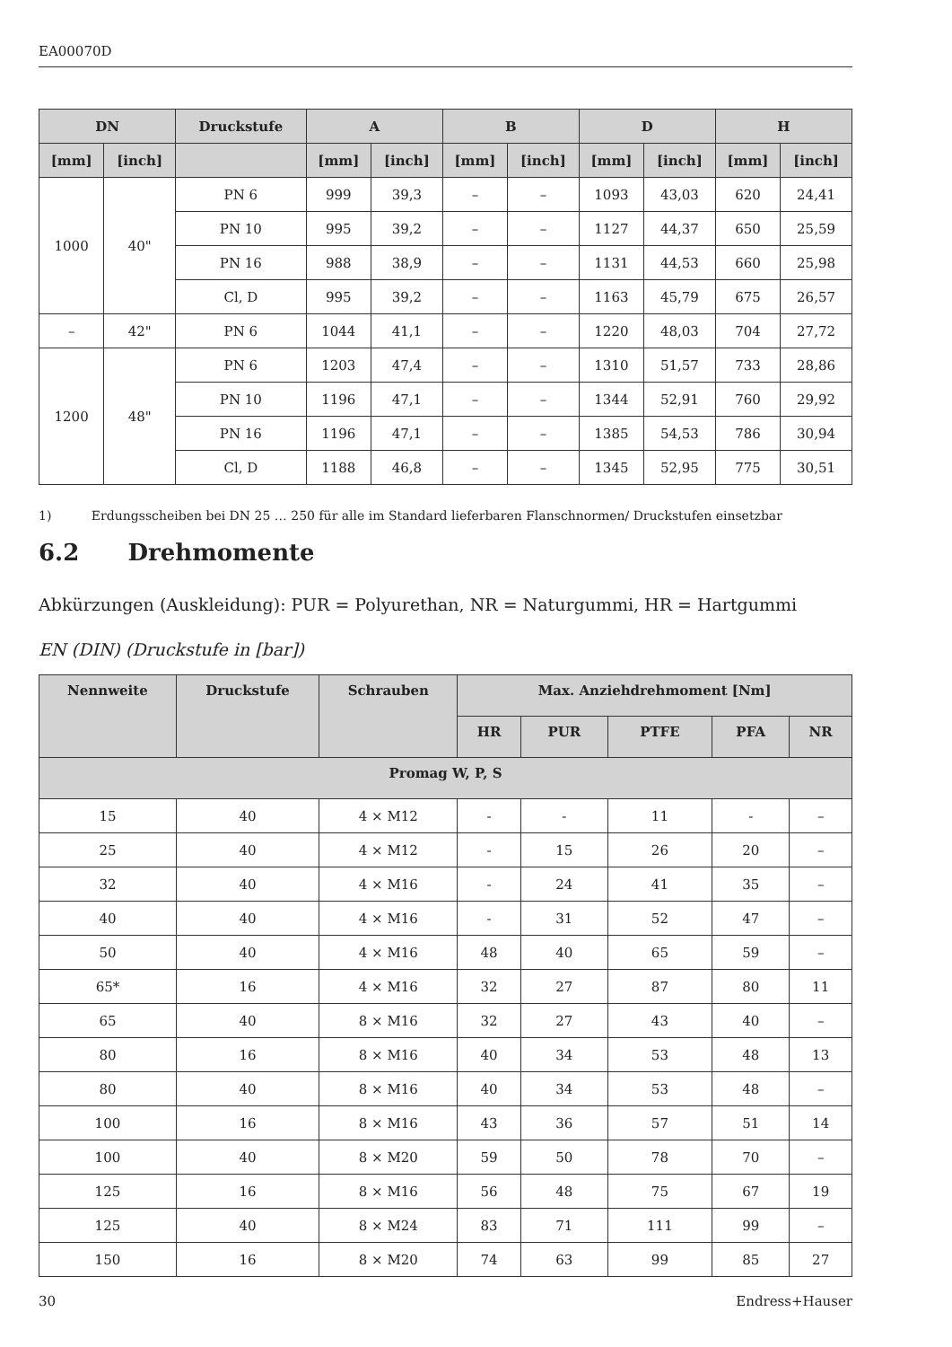EA00070D
| DN | | Druckstufe | A | | B | | D | | H | |
| --- | --- | --- | --- | --- | --- | --- | --- | --- | --- | --- |
| [mm] | [inch] | | [mm] | [inch] | [mm] | [inch] | [mm] | [inch] | [mm] | [inch] |
| 1000 | 40" | PN 6 | 999 | 39,3 | – | – | 1093 | 43,03 | 620 | 24,41 |
| | | PN 10 | 995 | 39,2 | – | – | 1127 | 44,37 | 650 | 25,59 |
| | | PN 16 | 988 | 38,9 | – | – | 1131 | 44,53 | 660 | 25,98 |
| | | Cl, D | 995 | 39,2 | – | – | 1163 | 45,79 | 675 | 26,57 |
| – | 42" | PN 6 | 1044 | 41,1 | – | – | 1220 | 48,03 | 704 | 27,72 |
| 1200 | 48" | PN 6 | 1203 | 47,4 | – | – | 1310 | 51,57 | 733 | 28,86 |
| | | PN 10 | 1196 | 47,1 | – | – | 1344 | 52,91 | 760 | 29,92 |
| | | PN 16 | 1196 | 47,1 | – | – | 1385 | 54,53 | 786 | 30,94 |
| | | Cl, D | 1188 | 46,8 | – | – | 1345 | 52,95 | 775 | 30,51 |
1) Erdungsscheiben bei DN 25 … 250 für alle im Standard lieferbaren Flanschnormen/ Druckstufen einsetzbar
6.2 Drehmomente
Abkürzungen (Auskleidung): PUR = Polyurethan, NR = Naturgummi, HR = Hartgummi
EN (DIN) (Druckstufe in [bar])
| Nennweite | Druckstufe | Schrauben | Max. Anziehdrehmoment [Nm] | | | | |
| --- | --- | --- | --- | --- | --- | --- | --- |
| | | | HR | PUR | PTFE | PFA | NR |
| Promag W, P, S | | | | | | | |
| 15 | 40 | 4 × M12 | - | - | 11 | - | – |
| 25 | 40 | 4 × M12 | - | 15 | 26 | 20 | – |
| 32 | 40 | 4 × M16 | - | 24 | 41 | 35 | – |
| 40 | 40 | 4 × M16 | - | 31 | 52 | 47 | – |
| 50 | 40 | 4 × M16 | 48 | 40 | 65 | 59 | – |
| 65* | 16 | 4 × M16 | 32 | 27 | 87 | 80 | 11 |
| 65 | 40 | 8 × M16 | 32 | 27 | 43 | 40 | – |
| 80 | 16 | 8 × M16 | 40 | 34 | 53 | 48 | 13 |
| 80 | 40 | 8 × M16 | 40 | 34 | 53 | 48 | – |
| 100 | 16 | 8 × M16 | 43 | 36 | 57 | 51 | 14 |
| 100 | 40 | 8 × M20 | 59 | 50 | 78 | 70 | – |
| 125 | 16 | 8 × M16 | 56 | 48 | 75 | 67 | 19 |
| 125 | 40 | 8 × M24 | 83 | 71 | 111 | 99 | – |
| 150 | 16 | 8 × M20 | 74 | 63 | 99 | 85 | 27 |
30 Endress+Hauser